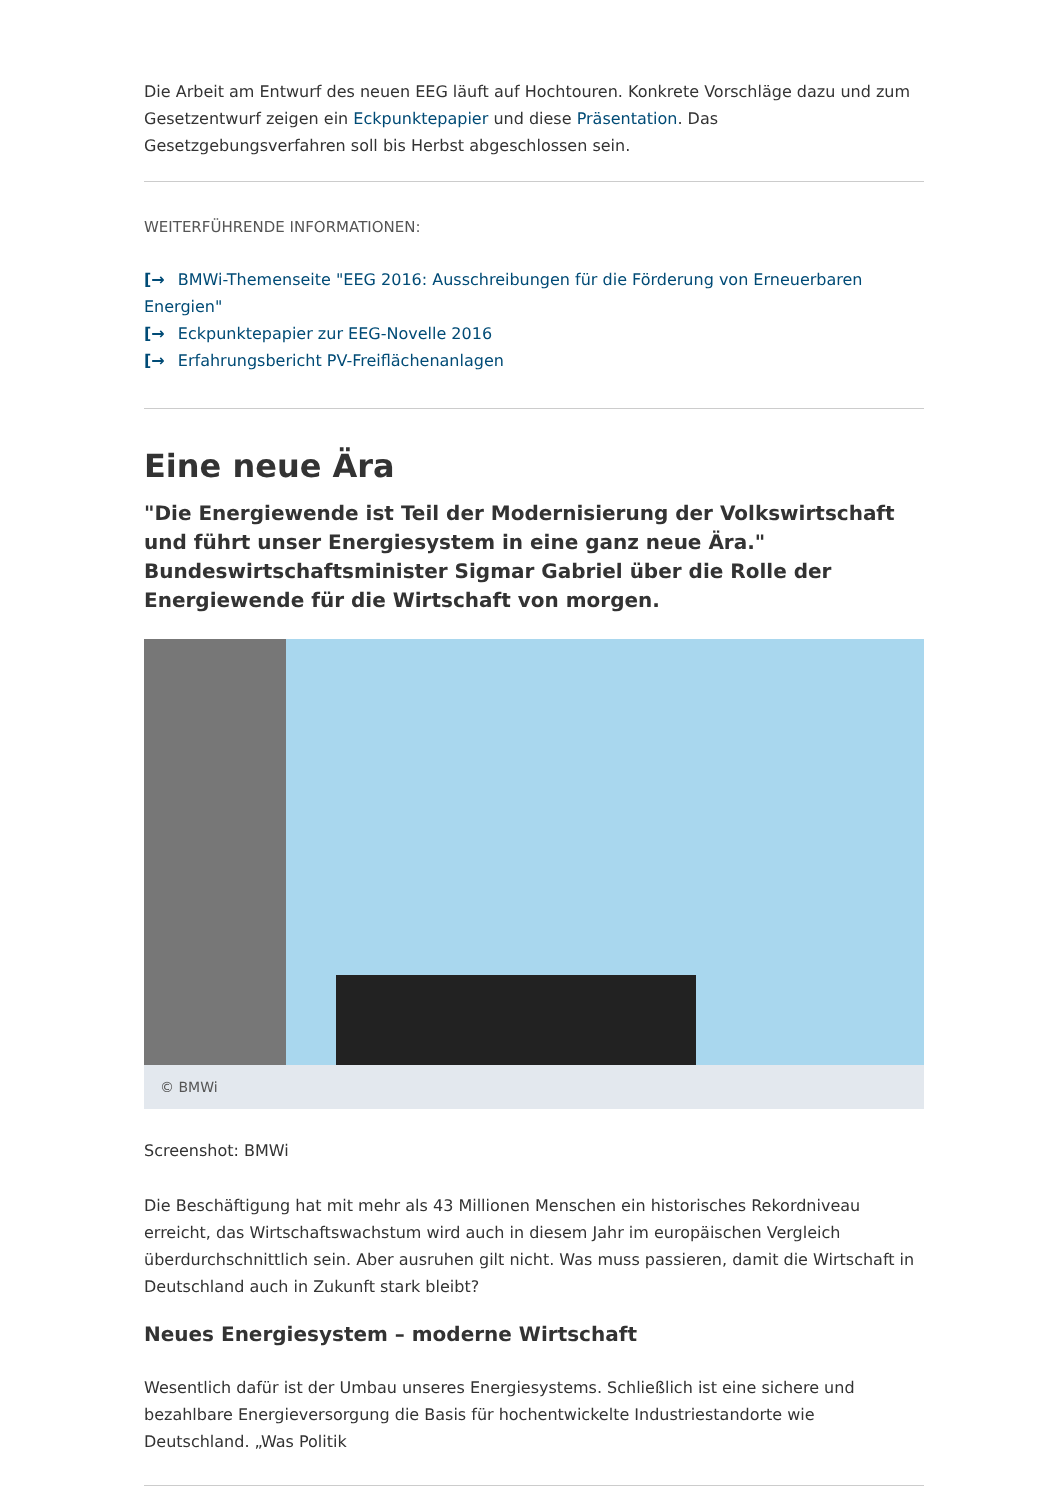Die Arbeit am Entwurf des neuen EEG läuft auf Hochtouren. Konkrete Vorschläge dazu und zum Gesetzentwurf zeigen ein Eckpunktepapier und diese Präsentation. Das Gesetzgebungsverfahren soll bis Herbst abgeschlossen sein.
WEITERFÜHRENDE INFORMATIONEN:
[→ BMWi-Themenseite "EEG 2016: Ausschreibungen für die Förderung von Erneuerbaren Energien"
[→ Eckpunktepapier zur EEG-Novelle 2016
[→ Erfahrungsbericht PV-Freiflächenanlagen
Eine neue Ära
"Die Energiewende ist Teil der Modernisierung der Volkswirtschaft und führt unser Energiesystem in eine ganz neue Ära." Bundeswirtschaftsminister Sigmar Gabriel über die Rolle der Energiewende für die Wirtschaft von morgen.
© BMWi
Screenshot: BMWi
Die Beschäftigung hat mit mehr als 43 Millionen Menschen ein historisches Rekordniveau erreicht, das Wirtschaftswachstum wird auch in diesem Jahr im europäischen Vergleich überdurchschnittlich sein. Aber ausruhen gilt nicht. Was muss passieren, damit die Wirtschaft in Deutschland auch in Zukunft stark bleibt?
Neues Energiesystem – moderne Wirtschaft
Wesentlich dafür ist der Umbau unseres Energiesystems. Schließlich ist eine sichere und bezahlbare Energieversorgung die Basis für hochentwickelte Industriestandorte wie Deutschland. „Was Politik